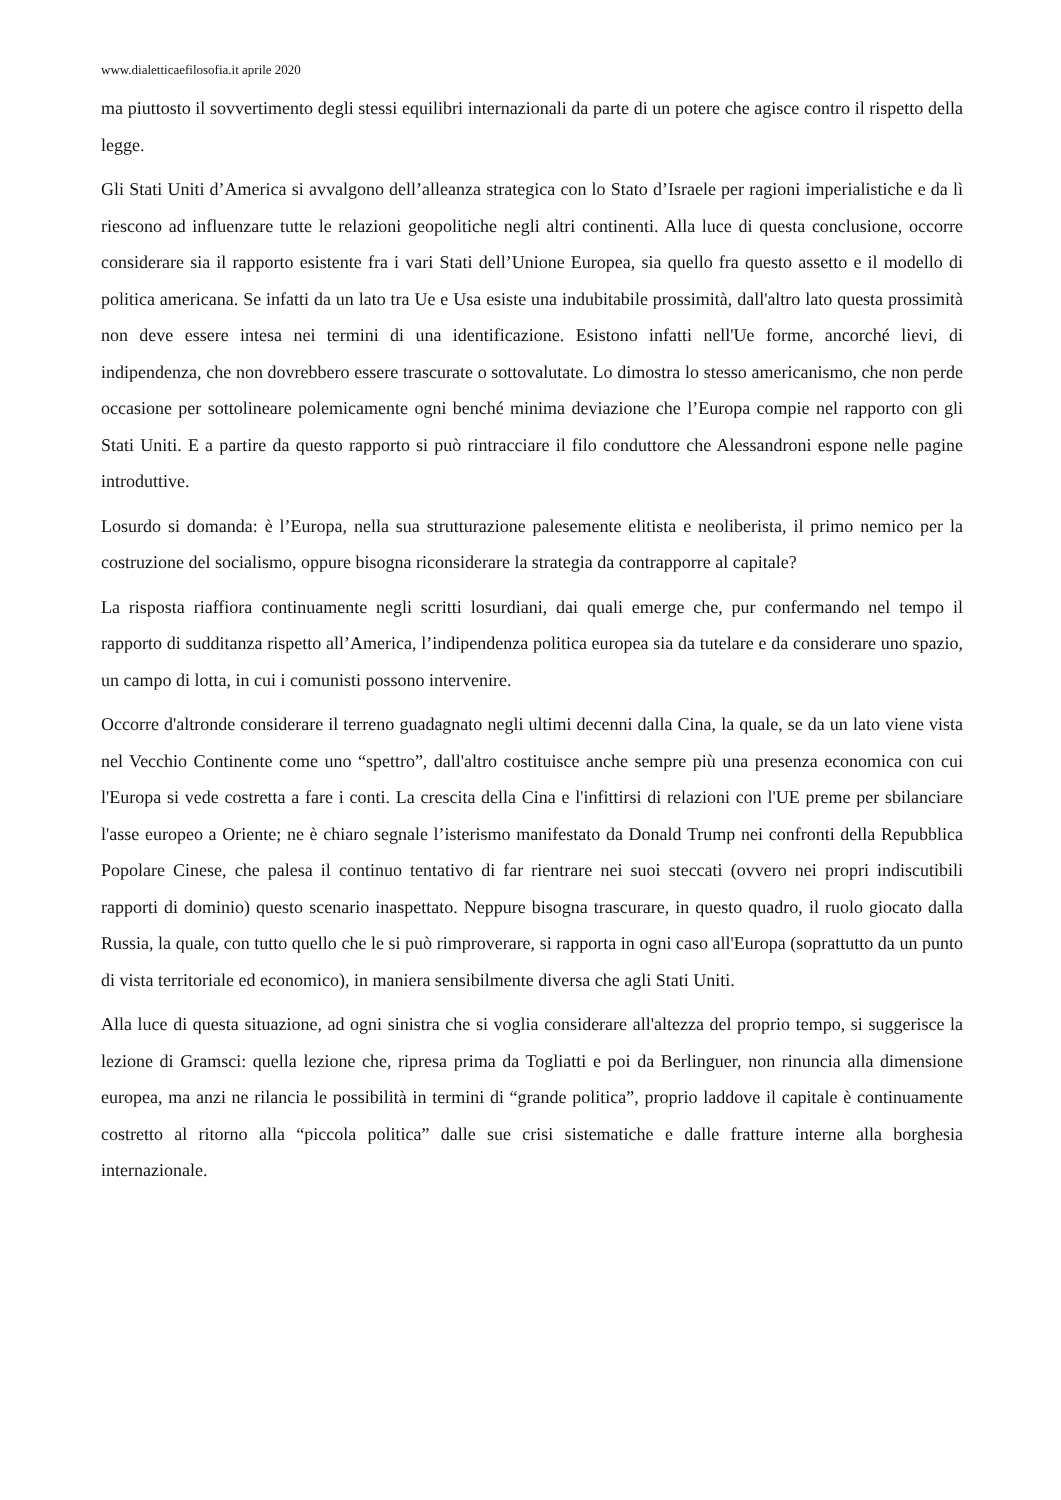www.dialetticaefilosofia.it aprile 2020
ma piuttosto il sovvertimento degli stessi equilibri internazionali da parte di un potere che agisce contro il rispetto della legge.
Gli Stati Uniti d’America si avvalgono dell’alleanza strategica con lo Stato d’Israele per ragioni imperialistiche e da lì riescono ad influenzare tutte le relazioni geopolitiche negli altri continenti. Alla luce di questa conclusione, occorre considerare sia il rapporto esistente fra i vari Stati dell’Unione Europea, sia quello fra questo assetto e il modello di politica americana. Se infatti da un lato tra Ue e Usa esiste una indubitabile prossimità, dall'altro lato questa prossimità non deve essere intesa nei termini di una identificazione. Esistono infatti nell'Ue forme, ancorché lievi, di indipendenza, che non dovrebbero essere trascurate o sottovalutate. Lo dimostra lo stesso americanismo, che non perde occasione per sottolineare polemicamente ogni benché minima deviazione che l’Europa compie nel rapporto con gli Stati Uniti. E a partire da questo rapporto si può rintracciare il filo conduttore che Alessandroni espone nelle pagine introduttive.
Losurdo si domanda: è l’Europa, nella sua strutturazione palesemente elitista e neoliberista, il primo nemico per la costruzione del socialismo, oppure bisogna riconsiderare la strategia da contrapporre al capitale?
La risposta riaffiora continuamente negli scritti losurdiani, dai quali emerge che, pur confermando nel tempo il rapporto di sudditanza rispetto all’America, l’indipendenza politica europea sia da tutelare e da considerare uno spazio, un campo di lotta, in cui i comunisti possono intervenire.
Occorre d'altronde considerare il terreno guadagnato negli ultimi decenni dalla Cina, la quale, se da un lato viene vista nel Vecchio Continente come uno “spettro”, dall'altro costituisce anche sempre più una presenza economica con cui l'Europa si vede costretta a fare i conti. La crescita della Cina e l'infittirsi di relazioni con l'UE preme per sbilanciare l'asse europeo a Oriente; ne è chiaro segnale l’isterismo manifestato da Donald Trump nei confronti della Repubblica Popolare Cinese, che palesa il continuo tentativo di far rientrare nei suoi steccati (ovvero nei propri indiscutibili rapporti di dominio) questo scenario inaspettato. Neppure bisogna trascurare, in questo quadro, il ruolo giocato dalla Russia, la quale, con tutto quello che le si può rimproverare, si rapporta in ogni caso all'Europa (soprattutto da un punto di vista territoriale ed economico), in maniera sensibilmente diversa che agli Stati Uniti.
Alla luce di questa situazione, ad ogni sinistra che si voglia considerare all'altezza del proprio tempo, si suggerisce la lezione di Gramsci: quella lezione che, ripresa prima da Togliatti e poi da Berlinguer, non rinuncia alla dimensione europea, ma anzi ne rilancia le possibilità in termini di “grande politica”, proprio laddove il capitale è continuamente costretto al ritorno alla “piccola politica” dalle sue crisi sistematiche e dalle fratture interne alla borghesia internazionale.